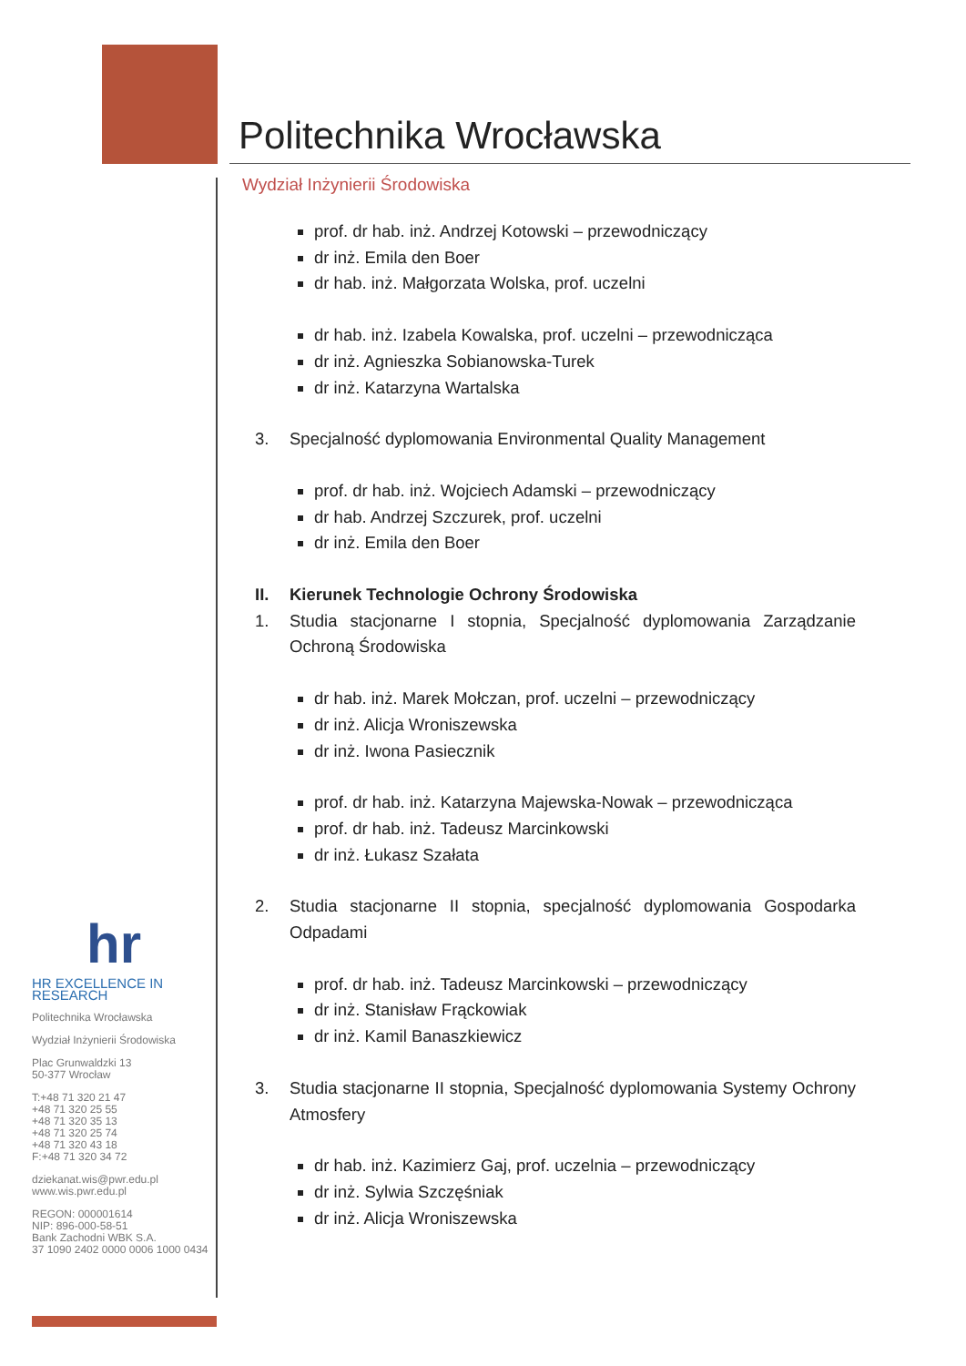Politechnika Wrocławska
Wydział Inżynierii Środowiska
prof. dr hab. inż. Andrzej Kotowski – przewodniczący
dr inż. Emila den Boer
dr hab. inż. Małgorzata Wolska, prof. uczelni
dr hab. inż. Izabela Kowalska, prof. uczelni – przewodnicząca
dr inż. Agnieszka Sobianowska-Turek
dr inż. Katarzyna Wartalska
3. Specjalność dyplomowania Environmental Quality Management
prof. dr hab. inż. Wojciech Adamski – przewodniczący
dr hab. Andrzej Szczurek, prof. uczelni
dr inż. Emila den Boer
II. Kierunek Technologie Ochrony Środowiska
1. Studia stacjonarne I stopnia, Specjalność dyplomowania Zarządzanie Ochroną Środowiska
dr hab. inż. Marek Mołczan, prof. uczelni – przewodniczący
dr inż. Alicja Wroniszewska
dr inż. Iwona Pasiecznik
prof. dr hab. inż. Katarzyna Majewska-Nowak – przewodnicząca
prof. dr hab. inż. Tadeusz Marcinkowski
dr inż. Łukasz Szałata
2. Studia stacjonarne II stopnia, specjalność dyplomowania Gospodarka Odpadami
prof. dr hab. inż. Tadeusz Marcinkowski – przewodniczący
dr inż. Stanisław Frąckowiak
dr inż. Kamil Banaszkiewicz
3. Studia stacjonarne II stopnia, Specjalność dyplomowania Systemy Ochrony Atmosfery
dr hab. inż. Kazimierz Gaj, prof. uczelnia – przewodniczący
dr inż. Sylwia Szczęśniak
dr inż. Alicja Wroniszewska
hr
HR EXCELLENCE IN RESEARCH
Politechnika Wrocławska
Wydział Inżynierii Środowiska
Plac Grunwaldzki 13
50-377 Wrocław
T:+48 71 320 21 47
+48 71 320 25 55
+48 71 320 35 13
+48 71 320 25 74
+48 71 320 43 18
F:+48 71 320 34 72
dziekanat.wis@pwr.edu.pl
www.wis.pwr.edu.pl
REGON: 000001614
NIP: 896-000-58-51
Bank Zachodni WBK S.A.
37 1090 2402 0000 0006 1000 0434